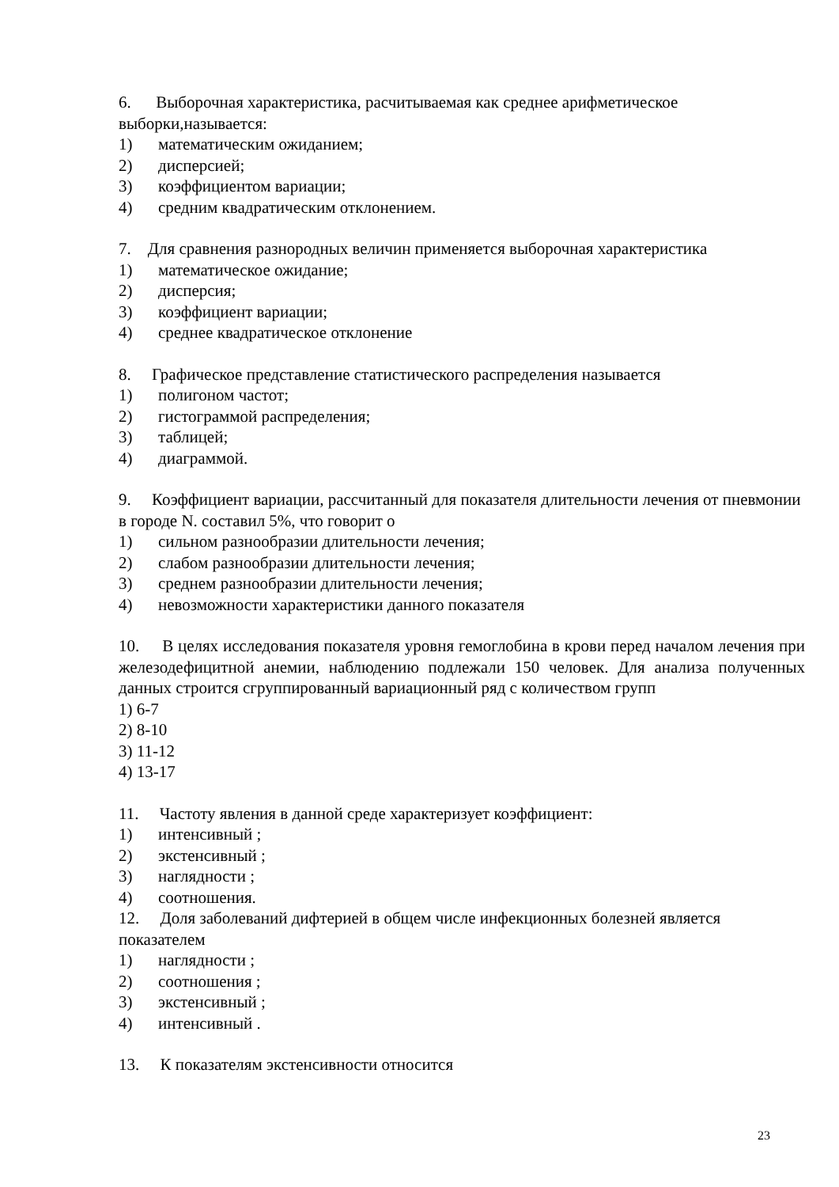6. Выборочная характеристика, расчитываемая как среднее арифметическое выборки,называется:
1) математическим ожиданием;
2) дисперсией;
3) коэффициентом вариации;
4) средним квадратическим отклонением.
7. Для сравнения разнородных величин применяется выборочная характеристика
1) математическое ожидание;
2) дисперсия;
3) коэффициент вариации;
4) среднее квадратическое отклонение
8. Графическое представление статистического распределения называется
1) полигоном частот;
2) гистограммой распределения;
3) таблицей;
4) диаграммой.
9. Коэффициент вариации, рассчитанный для показателя длительности лечения от пневмонии в городе N. составил 5%, что говорит о
1) сильном разнообразии длительности лечения;
2) слабом разнообразии длительности лечения;
3) среднем разнообразии длительности лечения;
4) невозможности характеристики данного показателя
10. В целях исследования показателя уровня гемоглобина в крови перед началом лечения при железодефицитной анемии, наблюдению подлежали 150 человек. Для анализа полученных данных строится сгруппированный вариационный ряд с количеством групп
1) 6-7
2) 8-10
3) 11-12
4) 13-17
11. Частоту явления в данной среде характеризует коэффициент:
1) интенсивный ;
2) экстенсивный ;
3) наглядности ;
4) соотношения.
12. Доля заболеваний дифтерией в общем числе инфекционных болезней является показателем
1) наглядности ;
2) соотношения ;
3) экстенсивный ;
4) интенсивный .
13. К показателям экстенсивности относится
23